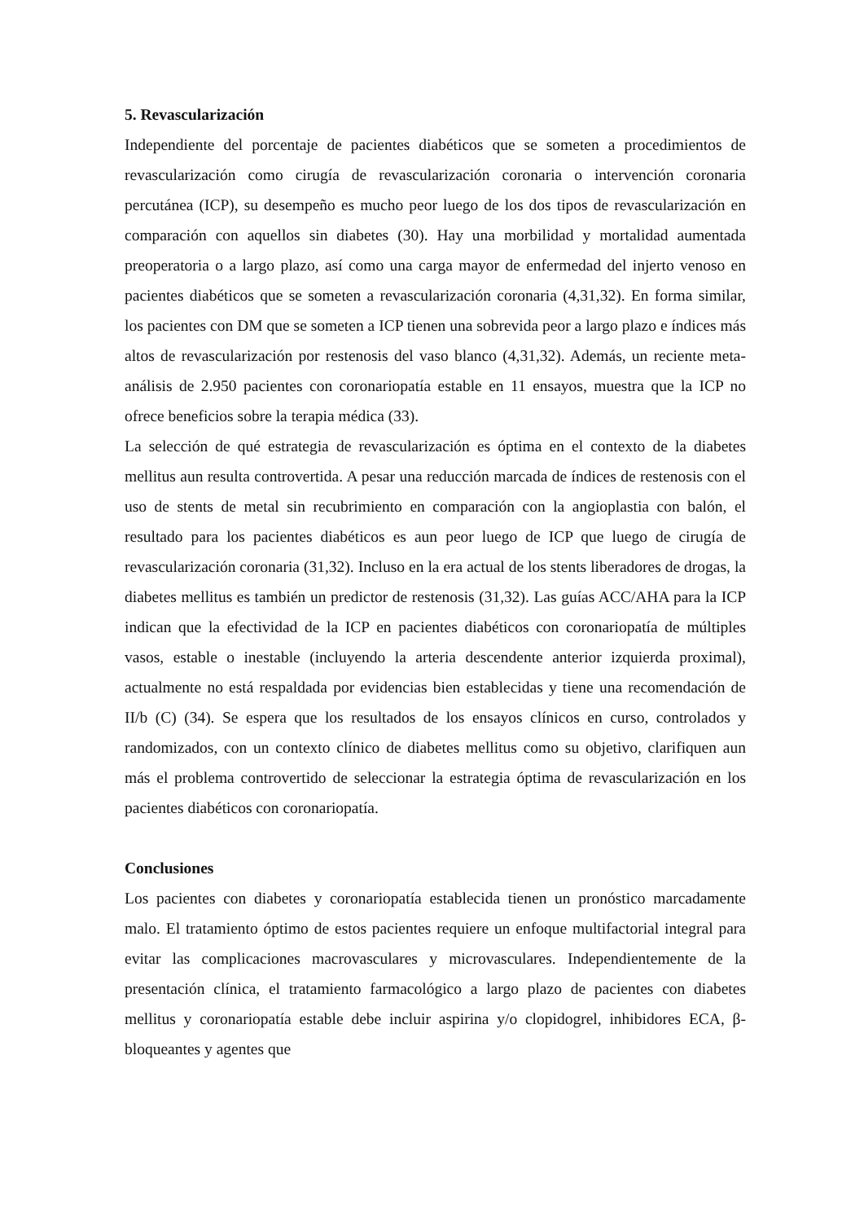5. Revascularización
Independiente del porcentaje de pacientes diabéticos que se someten a procedimientos de revascularización como cirugía de revascularización coronaria o intervención coronaria percutánea (ICP), su desempeño es mucho peor luego de los dos tipos de revascularización en comparación con aquellos sin diabetes (30). Hay una morbilidad y mortalidad aumentada preoperatoria o a largo plazo, así como una carga mayor de enfermedad del injerto venoso en pacientes diabéticos que se someten a revascularización coronaria (4,31,32). En forma similar, los pacientes con DM que se someten a ICP tienen una sobrevida peor a largo plazo e índices más altos de revascularización por restenosis del vaso blanco (4,31,32). Además, un reciente meta-análisis de 2.950 pacientes con coronariopatía estable en 11 ensayos, muestra que la ICP no ofrece beneficios sobre la terapia médica (33).
La selección de qué estrategia de revascularización es óptima en el contexto de la diabetes mellitus aun resulta controvertida. A pesar una reducción marcada de índices de restenosis con el uso de stents de metal sin recubrimiento en comparación con la angioplastia con balón, el resultado para los pacientes diabéticos es aun peor luego de ICP que luego de cirugía de revascularización coronaria (31,32). Incluso en la era actual de los stents liberadores de drogas, la diabetes mellitus es también un predictor de restenosis (31,32). Las guías ACC/AHA para la ICP indican que la efectividad de la ICP en pacientes diabéticos con coronariopatía de múltiples vasos, estable o inestable (incluyendo la arteria descendente anterior izquierda proximal), actualmente no está respaldada por evidencias bien establecidas y tiene una recomendación de II/b (C) (34). Se espera que los resultados de los ensayos clínicos en curso, controlados y randomizados, con un contexto clínico de diabetes mellitus como su objetivo, clarifiquen aun más el problema controvertido de seleccionar la estrategia óptima de revascularización en los pacientes diabéticos con coronariopatía.
Conclusiones
Los pacientes con diabetes y coronariopatía establecida tienen un pronóstico marcadamente malo. El tratamiento óptimo de estos pacientes requiere un enfoque multifactorial integral para evitar las complicaciones macrovasculares y microvasculares. Independientemente de la presentación clínica, el tratamiento farmacológico a largo plazo de pacientes con diabetes mellitus y coronariopatía estable debe incluir aspirina y/o clopidogrel, inhibidores ECA, β-bloqueantes y agentes que